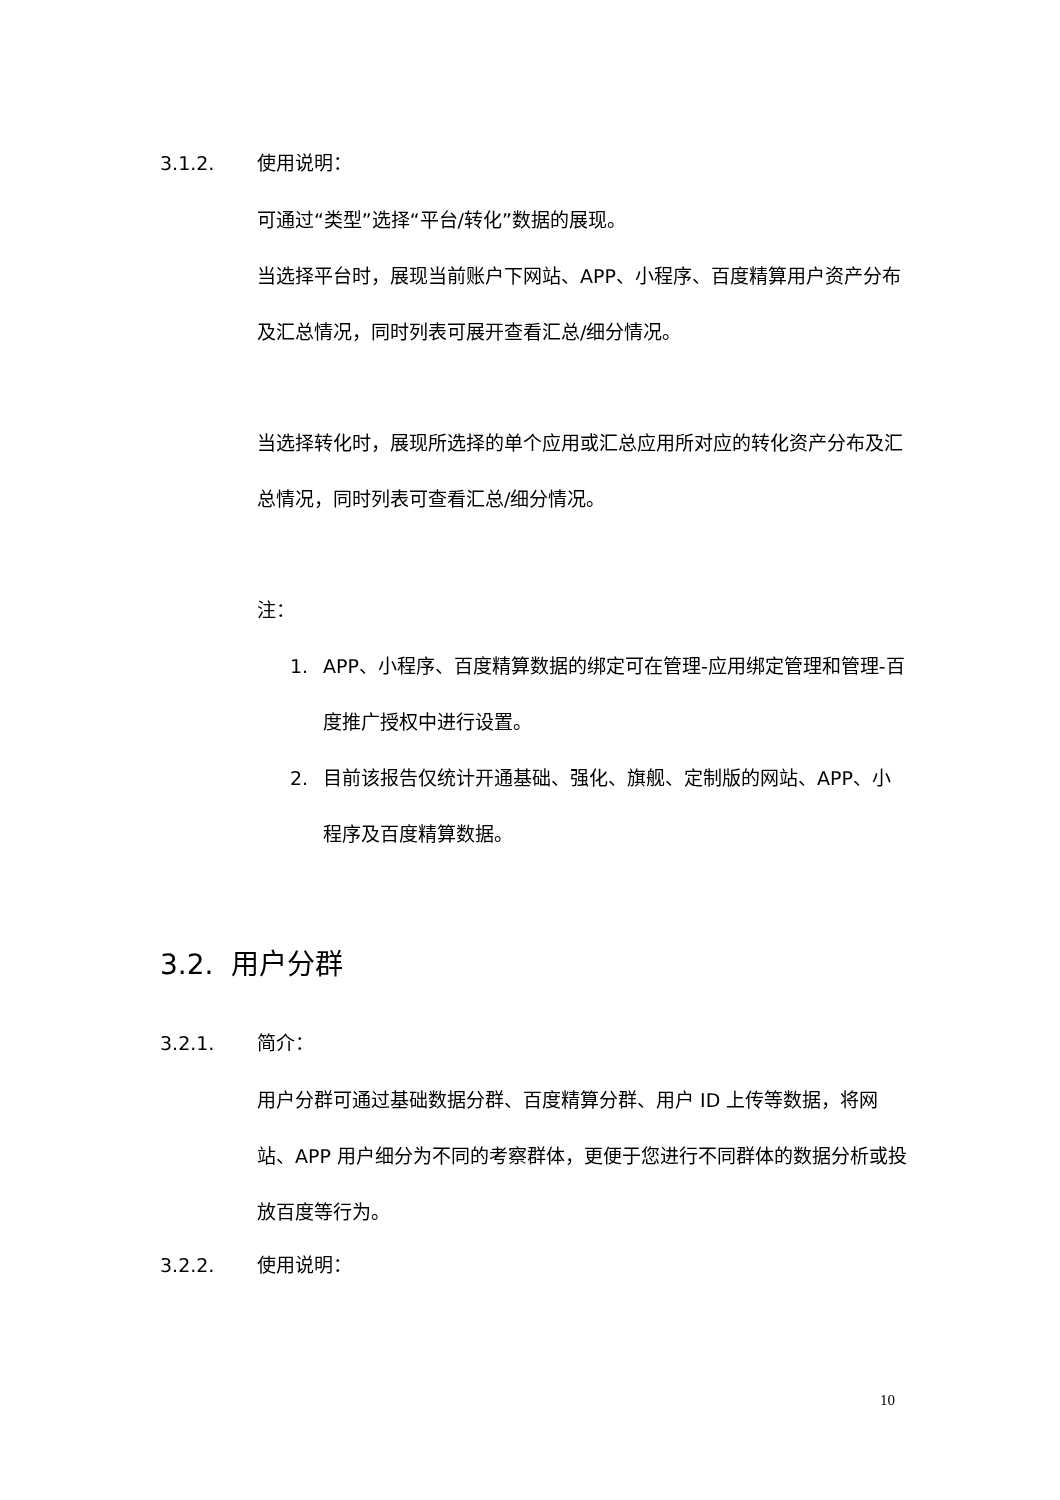3.1.2. 使用说明：
可通过“类型”选择“平台/转化”数据的展现。
当选择平台时，展现当前账户下网站、APP、小程序、百度精算用户资产分布及汇总情况，同时列表可展开查看汇总/细分情况。
当选择转化时，展现所选择的单个应用或汇总应用所对应的转化资产分布及汇总情况，同时列表可查看汇总/细分情况。
注：
1. APP、小程序、百度精算数据的绑定可在管理-应用绑定管理和管理-百度推广授权中进行设置。
2. 目前该报告仅统计开通基础、强化、旗舰、定制版的网站、APP、小程序及百度精算数据。
3.2. 用户分群
3.2.1. 简介：
用户分群可通过基础数据分群、百度精算分群、用户 ID 上传等数据，将网站、APP 用户细分为不同的考察群体，更便于您进行不同群体的数据分析或投放百度等行为。
3.2.2. 使用说明：
10